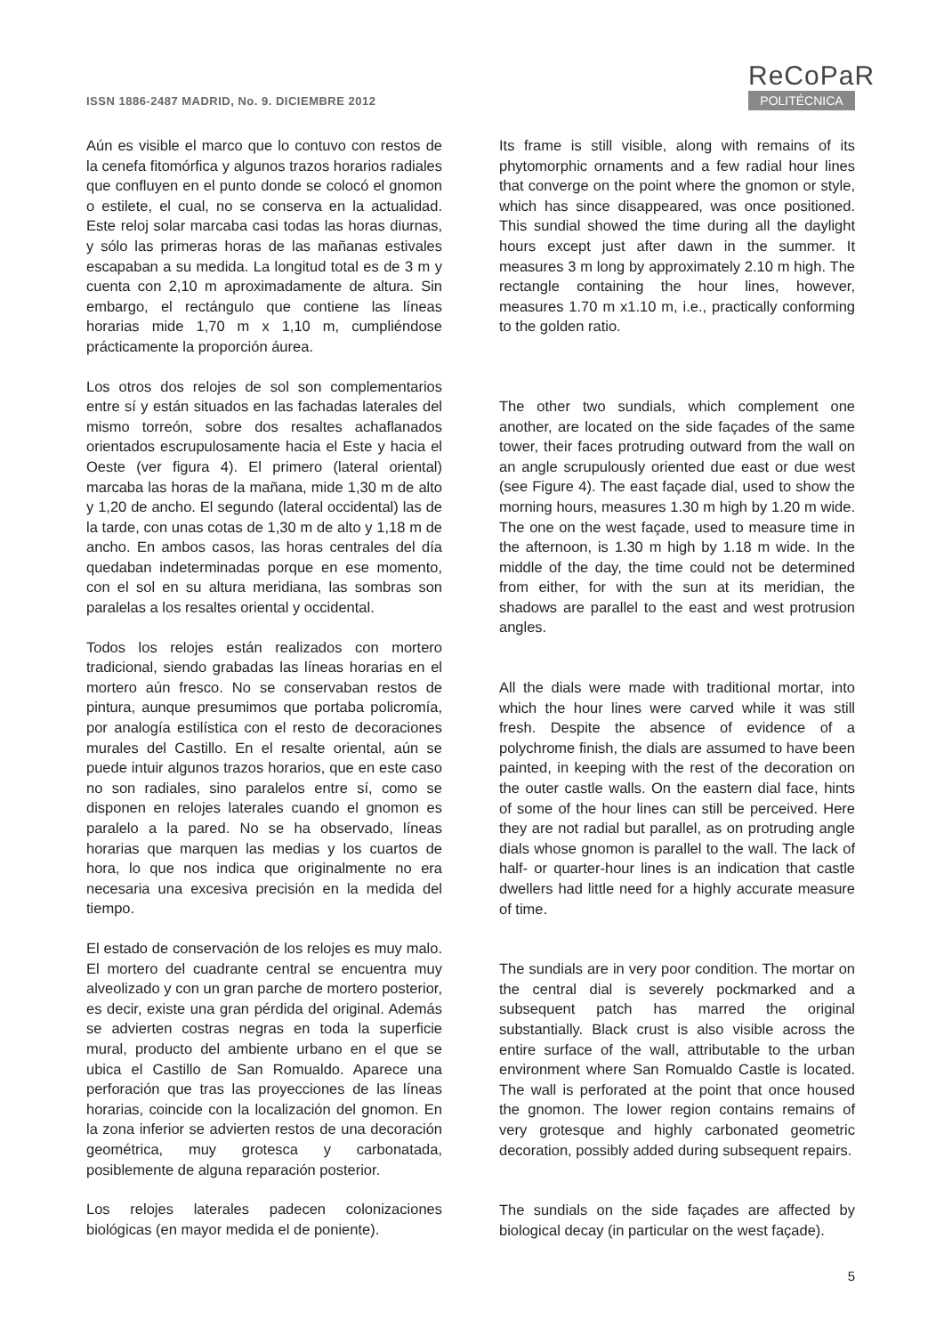ISSN 1886-2487 MADRID, No. 9. DICIEMBRE 2012
ReCoPaR
POLITÉCNICA
Aún es visible el marco que lo contuvo con restos de la cenefa fitomórfica y algunos trazos horarios radiales que confluyen en el punto donde se colocó el gnomon o estilete, el cual, no se conserva en la actualidad. Este reloj solar marcaba casi todas las horas diurnas, y sólo las primeras horas de las mañanas estivales escapaban a su medida. La longitud total es de 3 m y cuenta con 2,10 m aproximadamente de altura. Sin embargo, el rectángulo que contiene las líneas horarias mide 1,70 m x 1,10 m, cumpliéndose prácticamente la proporción áurea.
Los otros dos relojes de sol son complementarios entre sí y están situados en las fachadas laterales del mismo torreón, sobre dos resaltes achaflanados orientados escrupulosamente hacia el Este y hacia el Oeste (ver figura 4). El primero (lateral oriental) marcaba las horas de la mañana, mide 1,30 m de alto y 1,20 de ancho. El segundo (lateral occidental) las de la tarde, con unas cotas de 1,30 m de alto y 1,18 m de ancho. En ambos casos, las horas centrales del día quedaban indeterminadas porque en ese momento, con el sol en su altura meridiana, las sombras son paralelas a los resaltes oriental y occidental.
Todos los relojes están realizados con mortero tradicional, siendo grabadas las líneas horarias en el mortero aún fresco. No se conservaban restos de pintura, aunque presumimos que portaba policromía, por analogía estilística con el resto de decoraciones murales del Castillo. En el resalte oriental, aún se puede intuir algunos trazos horarios, que en este caso no son radiales, sino paralelos entre sí, como se disponen en relojes laterales cuando el gnomon es paralelo a la pared. No se ha observado, líneas horarias que marquen las medias y los cuartos de hora, lo que nos indica que originalmente no era necesaria una excesiva precisión en la medida del tiempo.
El estado de conservación de los relojes es muy malo. El mortero del cuadrante central se encuentra muy alveolizado y con un gran parche de mortero posterior, es decir, existe una gran pérdida del original. Además se advierten costras negras en toda la superficie mural, producto del ambiente urbano en el que se ubica el Castillo de San Romualdo. Aparece una perforación que tras las proyecciones de las líneas horarias, coincide con la localización del gnomon. En la zona inferior se advierten restos de una decoración geométrica, muy grotesca y carbonatada, posiblemente de alguna reparación posterior.
Los relojes laterales padecen colonizaciones biológicas (en mayor medida el de poniente).
Its frame is still visible, along with remains of its phytomorphic ornaments and a few radial hour lines that converge on the point where the gnomon or style, which has since disappeared, was once positioned. This sundial showed the time during all the daylight hours except just after dawn in the summer. It measures 3 m long by approximately 2.10 m high. The rectangle containing the hour lines, however, measures 1.70 m x1.10 m, i.e., practically conforming to the golden ratio.
The other two sundials, which complement one another, are located on the side façades of the same tower, their faces protruding outward from the wall on an angle scrupulously oriented due east or due west (see Figure 4). The east façade dial, used to show the morning hours, measures 1.30 m high by 1.20 m wide. The one on the west façade, used to measure time in the afternoon, is 1.30 m high by 1.18 m wide. In the middle of the day, the time could not be determined from either, for with the sun at its meridian, the shadows are parallel to the east and west protrusion angles.
All the dials were made with traditional mortar, into which the hour lines were carved while it was still fresh. Despite the absence of evidence of a polychrome finish, the dials are assumed to have been painted, in keeping with the rest of the decoration on the outer castle walls. On the eastern dial face, hints of some of the hour lines can still be perceived. Here they are not radial but parallel, as on protruding angle dials whose gnomon is parallel to the wall. The lack of half- or quarter-hour lines is an indication that castle dwellers had little need for a highly accurate measure of time.
The sundials are in very poor condition. The mortar on the central dial is severely pockmarked and a subsequent patch has marred the original substantially. Black crust is also visible across the entire surface of the wall, attributable to the urban environment where San Romualdo Castle is located. The wall is perforated at the point that once housed the gnomon. The lower region contains remains of very grotesque and highly carbonated geometric decoration, possibly added during subsequent repairs.
The sundials on the side façades are affected by biological decay (in particular on the west façade).
5